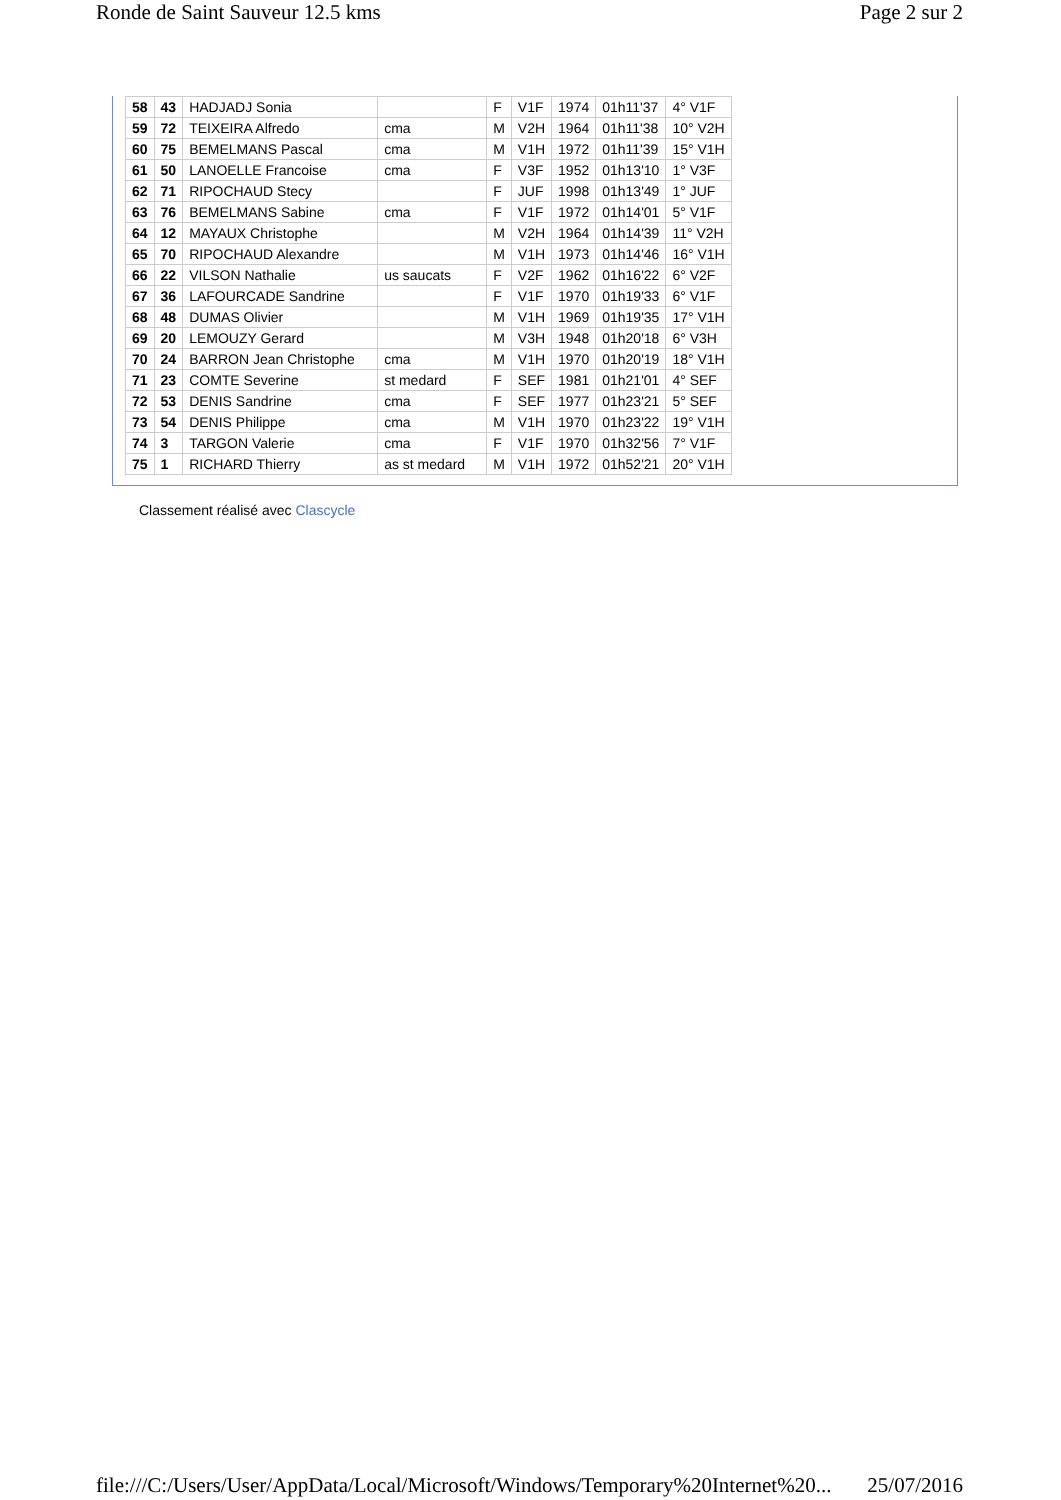Ronde de Saint Sauveur 12.5 kms Page 2 sur 2
| 58 | 43 | HADJADJ Sonia | | F | V1F | 1974 | 01h11'37 | 4° V1F |
| 59 | 72 | TEIXEIRA Alfredo | cma | M | V2H | 1964 | 01h11'38 | 10° V2H |
| 60 | 75 | BEMELMANS Pascal | cma | M | V1H | 1972 | 01h11'39 | 15° V1H |
| 61 | 50 | LANOELLE Francoise | cma | F | V3F | 1952 | 01h13'10 | 1° V3F |
| 62 | 71 | RIPOCHAUD Stecy | | F | JUF | 1998 | 01h13'49 | 1° JUF |
| 63 | 76 | BEMELMANS Sabine | cma | F | V1F | 1972 | 01h14'01 | 5° V1F |
| 64 | 12 | MAYAUX Christophe | | M | V2H | 1964 | 01h14'39 | 11° V2H |
| 65 | 70 | RIPOCHAUD Alexandre | | M | V1H | 1973 | 01h14'46 | 16° V1H |
| 66 | 22 | VILSON Nathalie | us saucats | F | V2F | 1962 | 01h16'22 | 6° V2F |
| 67 | 36 | LAFOURCADE Sandrine | | F | V1F | 1970 | 01h19'33 | 6° V1F |
| 68 | 48 | DUMAS Olivier | | M | V1H | 1969 | 01h19'35 | 17° V1H |
| 69 | 20 | LEMOUZY Gerard | | M | V3H | 1948 | 01h20'18 | 6° V3H |
| 70 | 24 | BARRON Jean Christophe | cma | M | V1H | 1970 | 01h20'19 | 18° V1H |
| 71 | 23 | COMTE Severine | st medard | F | SEF | 1981 | 01h21'01 | 4° SEF |
| 72 | 53 | DENIS Sandrine | cma | F | SEF | 1977 | 01h23'21 | 5° SEF |
| 73 | 54 | DENIS Philippe | cma | M | V1H | 1970 | 01h23'22 | 19° V1H |
| 74 | 3 | TARGON Valerie | cma | F | V1F | 1970 | 01h32'56 | 7° V1F |
| 75 | 1 | RICHARD Thierry | as st medard | M | V1H | 1972 | 01h52'21 | 20° V1H |
Classement réalisé avec Clascycle
file:///C:/Users/User/AppData/Local/Microsoft/Windows/Temporary%20Internet%20... 25/07/2016